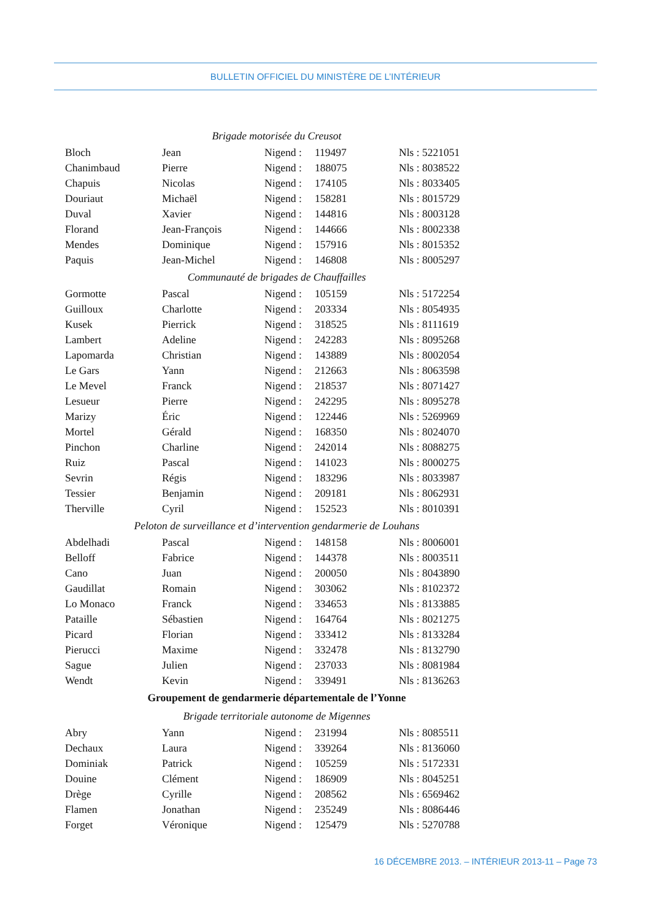BULLETIN OFFICIEL DU MINISTÈRE DE L’INTÉRIEUR
| Brigade motorisée du Creusot | | | | |
| Bloch | Jean | Nigend : | 119497 | Nls : 5221051 |
| Chanimbaud | Pierre | Nigend : | 188075 | Nls : 8038522 |
| Chapuis | Nicolas | Nigend : | 174105 | Nls : 8033405 |
| Douriaut | Michaël | Nigend : | 158281 | Nls : 8015729 |
| Duval | Xavier | Nigend : | 144816 | Nls : 8003128 |
| Florand | Jean-François | Nigend : | 144666 | Nls : 8002338 |
| Mendes | Dominique | Nigend : | 157916 | Nls : 8015352 |
| Paquis | Jean-Michel | Nigend : | 146808 | Nls : 8005297 |
| Communauté de brigades de Chauffailles | | | | |
| Gormotte | Pascal | Nigend : | 105159 | Nls : 5172254 |
| Guilloux | Charlotte | Nigend : | 203334 | Nls : 8054935 |
| Kusek | Pierrick | Nigend : | 318525 | Nls : 8111619 |
| Lambert | Adeline | Nigend : | 242283 | Nls : 8095268 |
| Lapomarda | Christian | Nigend : | 143889 | Nls : 8002054 |
| Le Gars | Yann | Nigend : | 212663 | Nls : 8063598 |
| Le Mevel | Franck | Nigend : | 218537 | Nls : 8071427 |
| Lesueur | Pierre | Nigend : | 242295 | Nls : 8095278 |
| Marizy | Éric | Nigend : | 122446 | Nls : 5269969 |
| Mortel | Gérald | Nigend : | 168350 | Nls : 8024070 |
| Pinchon | Charline | Nigend : | 242014 | Nls : 8088275 |
| Ruiz | Pascal | Nigend : | 141023 | Nls : 8000275 |
| Sevrin | Régis | Nigend : | 183296 | Nls : 8033987 |
| Tessier | Benjamin | Nigend : | 209181 | Nls : 8062931 |
| Therville | Cyril | Nigend : | 152523 | Nls : 8010391 |
| Peloton de surveillance et d’intervention gendarmerie de Louhans | | | | |
| Abdelhadi | Pascal | Nigend : | 148158 | Nls : 8006001 |
| Belloff | Fabrice | Nigend : | 144378 | Nls : 8003511 |
| Cano | Juan | Nigend : | 200050 | Nls : 8043890 |
| Gaudillat | Romain | Nigend : | 303062 | Nls : 8102372 |
| Lo Monaco | Franck | Nigend : | 334653 | Nls : 8133885 |
| Pataille | Sébastien | Nigend : | 164764 | Nls : 8021275 |
| Picard | Florian | Nigend : | 333412 | Nls : 8133284 |
| Pierucci | Maxime | Nigend : | 332478 | Nls : 8132790 |
| Sague | Julien | Nigend : | 237033 | Nls : 8081984 |
| Wendt | Kevin | Nigend : | 339491 | Nls : 8136263 |
| Groupement de gendarmerie départementale de l’Yonne | | | | |
| Brigade territoriale autonome de Migennes | | | | |
| Abry | Yann | Nigend : | 231994 | Nls : 8085511 |
| Dechaux | Laura | Nigend : | 339264 | Nls : 8136060 |
| Dominiak | Patrick | Nigend : | 105259 | Nls : 5172331 |
| Douine | Clément | Nigend : | 186909 | Nls : 8045251 |
| Drège | Cyrille | Nigend : | 208562 | Nls : 6569462 |
| Flamen | Jonathan | Nigend : | 235249 | Nls : 8086446 |
| Forget | Véronique | Nigend : | 125479 | Nls : 5270788 |
16 DÉCEMBRE 2013. – INTÉRIEUR 2013-11 – Page 73